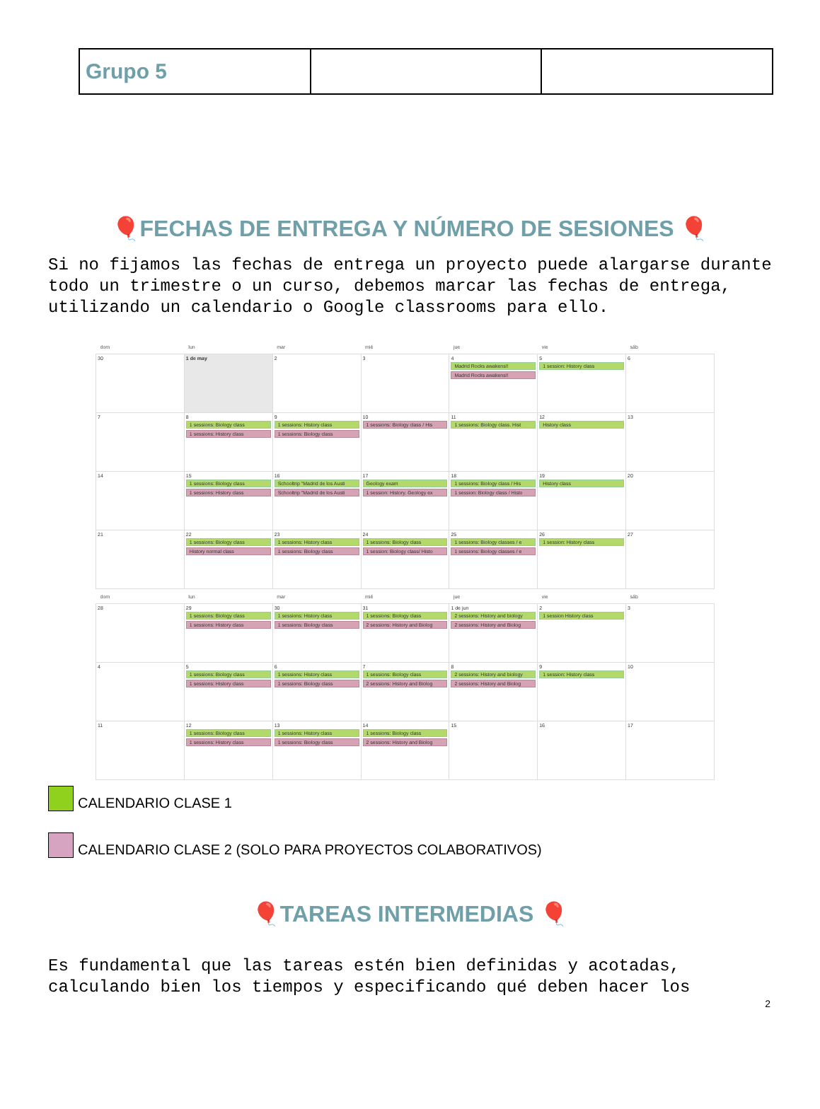| Grupo 5 | | |
🎈FECHAS DE ENTREGA Y NÚMERO DE SESIONES 🎈
Si no fijamos las fechas de entrega un proyecto puede alargarse durante todo un trimestre o un curso, debemos marcar las fechas de entrega, utilizando un calendario o Google classrooms para ello.
| dom | lun | mar | mié | jue | vie | sáb |
| --- | --- | --- | --- | --- | --- | --- |
| 30 | 1 de may | 2 | 3 | 4 Madrid Rocks awakens!! Madrid Rocks awakens!! | 5 1 session: History class | 6 |
| 7 | 8 1 sessions: Biology class 1 sessions: History class | 9 1 sessions: History class 1 sessions: Biology class | 10 1 sessions: Biology class / His | 11 1 sessions: Biology class. Hist | 12 History class | 13 |
| 14 | 15 1 sessions: Biology class 1 sessions: History class | 16 Schooltrip "Madrid de los Austi Schooltrip "Madrid de los Austi | 17 Geology exam 1 session: History. Geology ex | 18 1 sessions: Biology class / His 1 session: Biology class / Histo | 19 History class | 20 |
| 21 | 22 1 sessions: Biology class History normal class | 23 1 sessions: History class 1 sessions: Biology class | 24 1 sessions: Biology class 1 session: Biology class/ Histo | 25 1 sessions: Biology classes / e 1 sessions: Biology classes / e | 26 1 session: History class | 27 |
| dom | lun | mar | mié | jue | vie | sáb |
| 28 | 29 1 sessions: Biology class 1 sessions: History class | 30 1 sessions: History class 1 sessions: Biology class | 31 1 sessions: Biology class 2 sessions: History and Biolog | 1 de jun 2 sessions: History and biology 2 sessions: History and Biolog | 2 1 session History class | 3 |
| 4 | 5 1 sessions: Biology class 1 sessions: History class | 6 1 sessions: History class 1 sessions: Biology class | 7 1 sessions: Biology class 2 sessions: History and Biolog | 8 2 sessions: History and biology 2 sessions: History and Biolog | 9 1 session: History class | 10 |
| 11 | 12 1 sessions: Biology class 1 sessions: History class | 13 1 sessions: History class 1 sessions: Biology class | 14 1 sessions: Biology class 2 sessions: History and Biolog | 15 | 16 | 17 |
CALENDARIO CLASE 1
CALENDARIO CLASE 2 (SOLO PARA PROYECTOS COLABORATIVOS)
🎈TAREAS INTERMEDIAS 🎈
Es fundamental que las tareas estén bien definidas y acotadas, calculando bien los tiempos y especificando qué deben hacer los
2